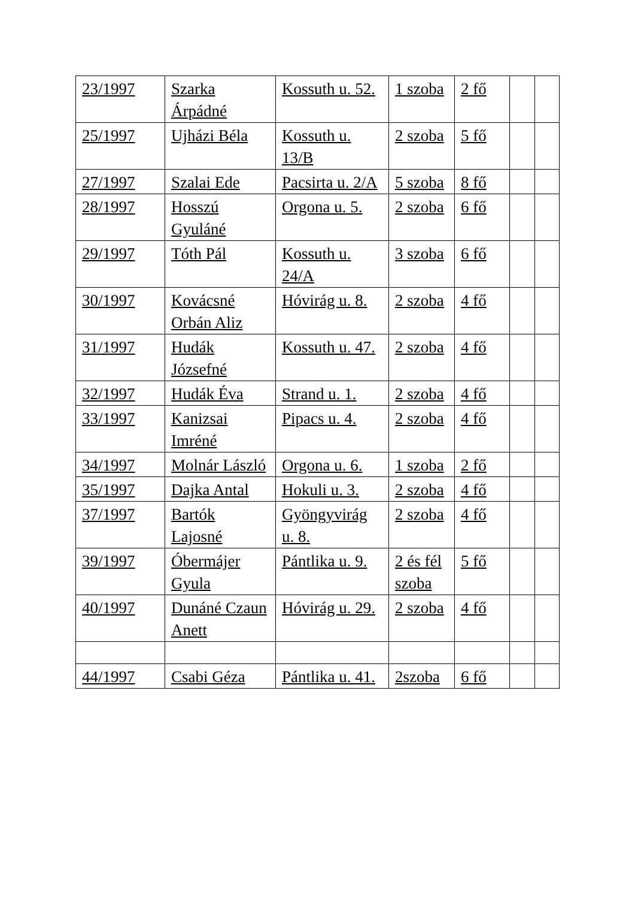| 23/1997 | Szarka Árpádné | Kossuth u. 52. | 1 szoba | 2 fő | | |
| 25/1997 | Ujházi Béla | Kossuth u. 13/B | 2 szoba | 5 fő | | |
| 27/1997 | Szalai Ede | Pacsirta u. 2/A | 5 szoba | 8 fő | | |
| 28/1997 | Hosszú Gyuláné | Orgona u. 5. | 2 szoba | 6 fő | | |
| 29/1997 | Tóth Pál | Kossuth u. 24/A | 3 szoba | 6 fő | | |
| 30/1997 | Kovácsné Orbán Aliz | Hóvirág u. 8. | 2 szoba | 4 fő | | |
| 31/1997 | Hudák Józsefné | Kossuth u. 47. | 2 szoba | 4 fő | | |
| 32/1997 | Hudák Éva | Strand u. 1. | 2 szoba | 4 fő | | |
| 33/1997 | Kanizsai Imréné | Pipacs u. 4. | 2 szoba | 4 fő | | |
| 34/1997 | Molnár László | Orgona u. 6. | 1 szoba | 2 fő | | |
| 35/1997 | Dajka Antal | Hokuli u. 3. | 2 szoba | 4 fő | | |
| 37/1997 | Bartók Lajosné | Gyöngyvirág u. 8. | 2 szoba | 4 fő | | |
| 39/1997 | Óbermájer Gyula | Pántlika u. 9. | 2 és fél szoba | 5 fő | | |
| 40/1997 | Dunáné Czaun Anett | Hóvirág u. 29. | 2 szoba | 4 fő | | |
| 44/1997 | Csabi Géza | Pántlika u. 41. | 2szoba | 6 fő | | |